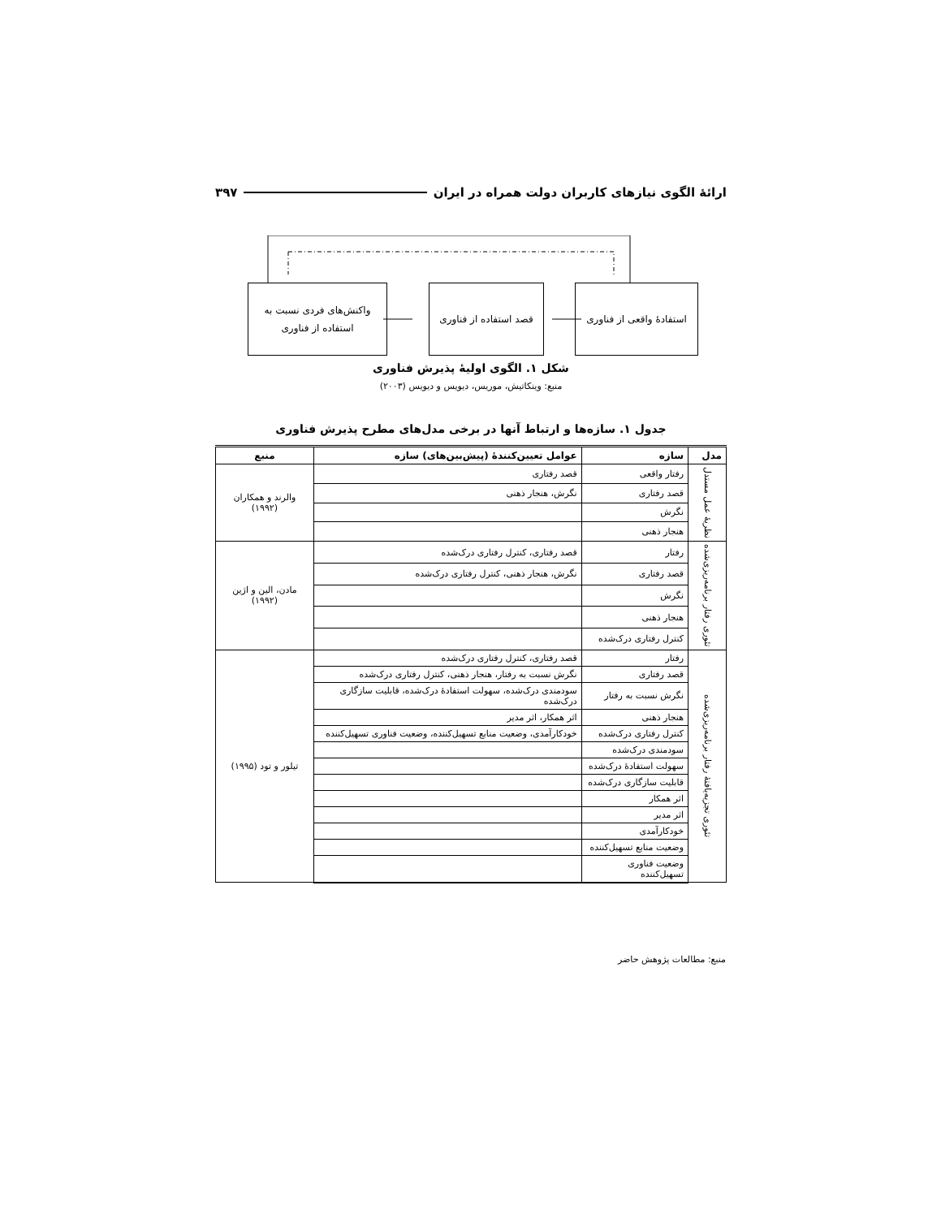ارائهٔ الگوی نیازهای کاربران دولت همراه در ایران ۳۹۷
استفادهٔ واقعی از فناوری
قصد استفاده از فناوری
واکنش‌های فردی نسبت به
استفاده از فناوری
شکل ۱. الگوی اولیهٔ پذیرش فناوری
منبع: وینکاتیش، موریس، دیویس و دیویس (۲۰۰۳)
جدول ۱. سازه‌ها و ارتباط آنها در برخی مدل‌های مطرح پذیرش فناوری
| مدل | سازه | عوامل تعیین‌کنندهٔ (پیش‌بین‌های) سازه | منبع |
| --- | --- | --- | --- |
| نظریهٔ عمل مستدل | رفتار واقعی | قصد رفتاری | والرند و همکاران (۱۹۹۲) |
| | قصد رفتاری | نگرش، هنجار ذهنی | |
| | نگرش | | |
| | هنجار ذهنی | | |
| تئوری رفتار برنامه‌ریزی‌شده | رفتار | قصد رفتاری، کنترل رفتاری درک‌شده | مادن، الین و اژین (۱۹۹۲) |
| | قصد رفتاری | نگرش، هنجار ذهنی، کنترل رفتاری درک‌شده | |
| | نگرش | | |
| | هنجار ذهنی | | |
| | کنترل رفتاری درک‌شده | | |
| تئوری تجزیه‌یافتهٔ رفتار برنامه‌ریزی‌شده | رفتار | قصد رفتاری، کنترل رفتاری درک‌شده | تیلور و تود (۱۹۹۵) |
| | قصد رفتاری | نگرش نسبت به رفتار، هنجار ذهنی، کنترل رفتاری درک‌شده | |
| | نگرش نسبت به رفتار | سودمندی درک‌شده، سهولت استفادهٔ درک‌شده، قابلیت سازگاری درک‌شده | |
| | هنجار ذهنی | اثر همکار، اثر مدیر | |
| | کنترل رفتاری درک‌شده | خودکارآمدی، وضعیت منابع تسهیل‌کننده، وضعیت فناوری تسهیل‌کننده | |
| | سودمندی درک‌شده | | |
| | سهولت استفادهٔ درک‌شده | | |
| | قابلیت سازگاری درک‌شده | | |
| | اثر همکار | | |
| | اثر مدیر | | |
| | خودکارآمدی | | |
| | وضعیت منابع تسهیل‌کننده | | |
| | وضعیت فناوری تسهیل‌کننده | | |
منبع: مطالعات پژوهش حاضر